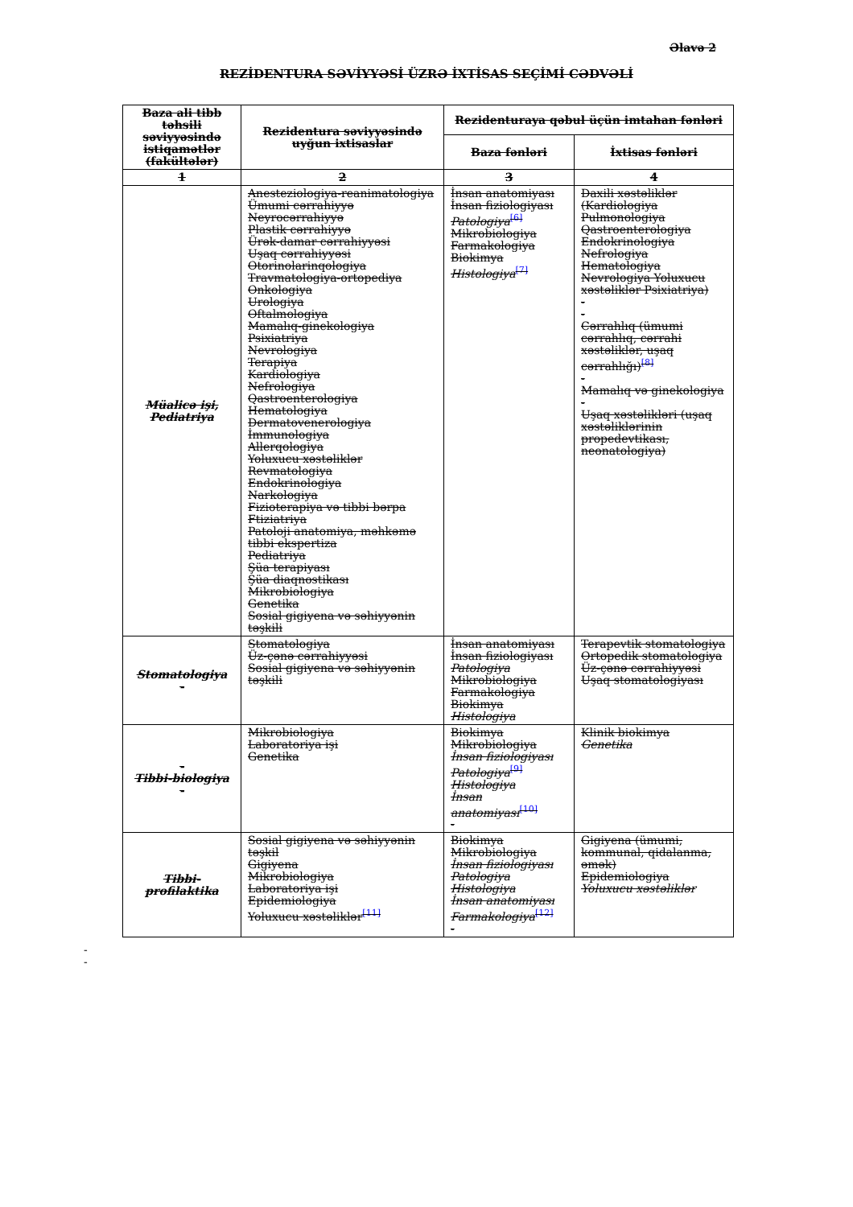Əlavə 2
REZİDENTURA SƏVİYYƏSİ ÜZRƏ İXTİSAS SEÇİMİ CƏDVƏLİ
| Baza ali tibb təhsili səviyyəsində istiqamətlər (fakültələr) | Rezidentura səviyyəsində uyğun ixtisaslar | Rezidenturaya qəbul üçün imtahan fənləri | |
| --- | --- | --- | --- |
| | | Baza fənləri | İxtisas fənləri |
| 1 | 2 | 3 | 4 |
| Müalicə işi, Pediatriya | Anesteziologiya-reanimatologiya Ümumi cərrahiyyə Neyrocərrahiyyə Plastik cərrahiyyə Ürək-damar cərrahiyyəsi Uşaq cərrahiyyəsi Otorinolarinqologiya Travmatologiya-ortopediya Onkologiya Urologiya Oftalmologiya Mamalıq-ginekologiya Psixiatriya Nevrologiya Terapiya Kardiologiya Nefrologiya Qastroenterologiya Hematologiya Dermatovenerologiya İmmunologiya Allerqologiya Yoluxucu xəstəliklər Revmatologiya Endokrinologiya Narkologiya Fizioterapiya və tibbi bərpa Ftiziatriya Patoloji anatomiya, məhkəmə tibbi ekspertiza Pediatriya Şüa terapiyası Şüa diaqnostikası Mikrobiologiya Genetika Sosial gigiyena və səhiyyənin təşkili | İnsan anatomiyası İnsan fiziologiyası Patologiya<sup>[6]</sup> Mikrobiologiya Farmakologiya Biokimya Histologiya<sup>[7]</sup> | Daxili xəstəliklər (Kardiologiya Pulmonologiya Qastroenterologiya Endokrinologiya Nefrologiya Hematologiya Nevrologiya Yoluxucu xəstəliklər Psixiatriya) - - Cərrahlıq (ümumi cərrahlıq, cərrahi xəstəliklər, uşaq cərrahlığı)<sup>[8]</sup> - Mamalıq və ginekologiya - Uşaq xəstəlikləri (uşaq xəstəliklərinin propedevtikası, neonatologiya) |
| Stomatologiya - | Stomatologiya Üz-çənə cərrahiyyəsi Sosial gigiyena və səhiyyənin təşkili | İnsan anatomiyası İnsan fiziologiyası Patologiya Mikrobiologiya Farmakologiya Biokimya Histologiya | Terapevtik stomatologiya Ortopedik stomatologiya Üz-çənə cərrahiyyəsi Uşaq stomatologiyası |
| - Tibbi-biologiya - | Mikrobiologiya Laboratoriya işi Genetika | Biokimya Mikrobiologiya İnsan fiziologiyası Patologiya<sup>[9]</sup> Histologiya İnsan anatomiyası<sup>[10]</sup> - | Klinik biokimya Genetika |
| Tibbi-profilaktika | Sosial gigiyena və səhiyyənin təşkil Gigiyena Mikrobiologiya Laboratoriya işi Epidemiologiya Yoluxucu xəstəliklər<sup>[11]</sup> | Biokimya Mikrobiologiya İnsan fiziologiyası Patologiya Histologiya İnsan anatomiyası Farmakologiya<sup>[12]</sup> - | Gigiyena (ümumi, kommunal, qidalanma, əmək) Epidemiologiya Yoluxucu xəstəliklər |
-
-